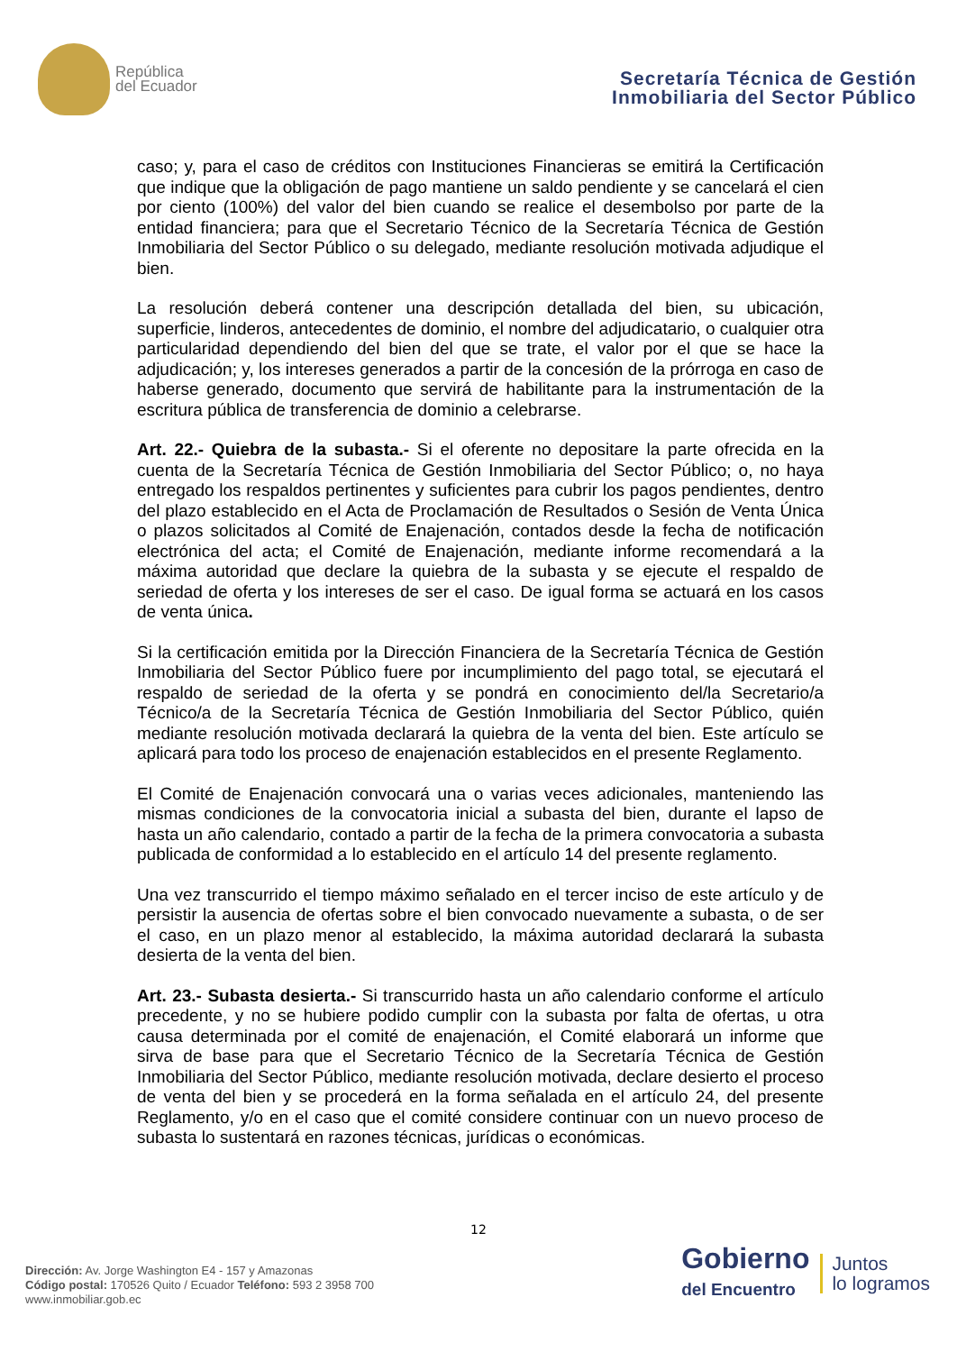República
del Ecuador
Secretaría Técnica de Gestión
Inmobiliaria del Sector Público
caso; y, para el caso de créditos con Instituciones Financieras se emitirá la Certificación que indique que la obligación de pago mantiene un saldo pendiente y se cancelará el cien por ciento (100%) del valor del bien cuando se realice el desembolso por parte de la entidad financiera; para que el Secretario Técnico de la Secretaría Técnica de Gestión Inmobiliaria del Sector Público o su delegado, mediante resolución motivada adjudique el bien.
La resolución deberá contener una descripción detallada del bien, su ubicación, superficie, linderos, antecedentes de dominio, el nombre del adjudicatario, o cualquier otra particularidad dependiendo del bien del que se trate, el valor por el que se hace la adjudicación; y, los intereses generados a partir de la concesión de la prórroga en caso de haberse generado, documento que servirá de habilitante para la instrumentación de la escritura pública de transferencia de dominio a celebrarse.
Art. 22.- Quiebra de la subasta.- Si el oferente no depositare la parte ofrecida en la cuenta de la Secretaría Técnica de Gestión Inmobiliaria del Sector Público; o, no haya entregado los respaldos pertinentes y suficientes para cubrir los pagos pendientes, dentro del plazo establecido en el Acta de Proclamación de Resultados o Sesión de Venta Única o plazos solicitados al Comité de Enajenación, contados desde la fecha de notificación electrónica del acta; el Comité de Enajenación, mediante informe recomendará a la máxima autoridad que declare la quiebra de la subasta y se ejecute el respaldo de seriedad de oferta y los intereses de ser el caso. De igual forma se actuará en los casos de venta única.
Si la certificación emitida por la Dirección Financiera de la Secretaría Técnica de Gestión Inmobiliaria del Sector Público fuere por incumplimiento del pago total, se ejecutará el respaldo de seriedad de la oferta y se pondrá en conocimiento del/la Secretario/a Técnico/a de la Secretaría Técnica de Gestión Inmobiliaria del Sector Público, quién mediante resolución motivada declarará la quiebra de la venta del bien. Este artículo se aplicará para todo los proceso de enajenación establecidos en el presente Reglamento.
El Comité de Enajenación convocará una o varias veces adicionales, manteniendo las mismas condiciones de la convocatoria inicial a subasta del bien, durante el lapso de hasta un año calendario, contado a partir de la fecha de la primera convocatoria a subasta publicada de conformidad a lo establecido en el artículo 14 del presente reglamento.
Una vez transcurrido el tiempo máximo señalado en el tercer inciso de este artículo y de persistir la ausencia de ofertas sobre el bien convocado nuevamente a subasta, o de ser el caso, en un plazo menor al establecido, la máxima autoridad declarará la subasta desierta de la venta del bien.
Art. 23.- Subasta desierta.- Si transcurrido hasta un año calendario conforme el artículo precedente, y no se hubiere podido cumplir con la subasta por falta de ofertas, u otra causa determinada por el comité de enajenación, el Comité elaborará un informe que sirva de base para que el Secretario Técnico de la Secretaría Técnica de Gestión Inmobiliaria del Sector Público, mediante resolución motivada, declare desierto el proceso de venta del bien y se procederá en la forma señalada en el artículo 24, del presente Reglamento, y/o en el caso que el comité considere continuar con un nuevo proceso de subasta lo sustentará en razones técnicas, jurídicas o económicas.
12
Dirección: Av. Jorge Washington E4 - 157 y Amazonas
Código postal: 170526 Quito / Ecuador Teléfono: 593 2 3958 700
www.inmobiliar.gob.ec
Gobierno
del Encuentro
Juntos
lo logramos